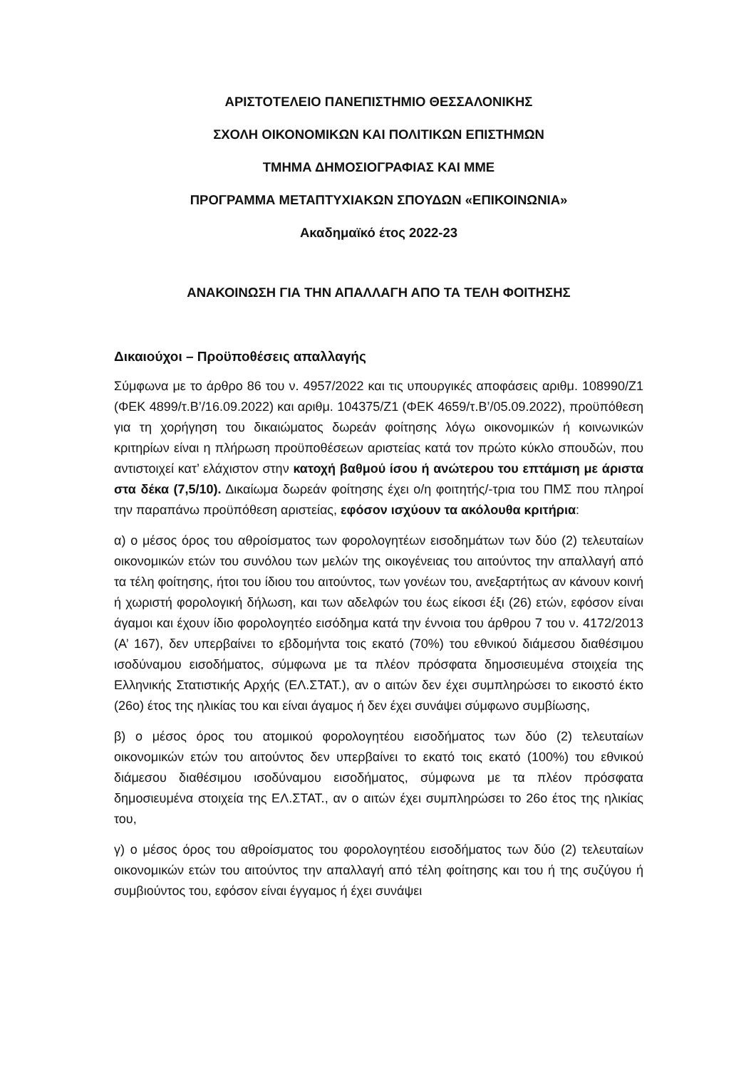ΑΡΙΣΤΟΤΕΛΕΙΟ ΠΑΝΕΠΙΣΤΗΜΙΟ ΘΕΣΣΑΛΟΝΙΚΗΣ
ΣΧΟΛΗ ΟΙΚΟΝΟΜΙΚΩΝ ΚΑΙ ΠΟΛΙΤΙΚΩΝ ΕΠΙΣΤΗΜΩΝ
ΤΜΗΜΑ ΔΗΜΟΣΙΟΓΡΑΦΙΑΣ ΚΑΙ ΜΜΕ
ΠΡΟΓΡΑΜΜΑ ΜΕΤΑΠΤΥΧΙΑΚΩΝ ΣΠΟΥΔΩΝ «ΕΠΙΚΟΙΝΩΝΙΑ»
Ακαδημαϊκό έτος 2022-23
ΑΝΑΚΟΙΝΩΣΗ ΓΙΑ ΤΗΝ ΑΠΑΛΛΑΓΗ ΑΠΟ ΤΑ ΤΕΛΗ ΦΟΙΤΗΣΗΣ
Δικαιούχοι – Προϋποθέσεις απαλλαγής
Σύμφωνα με το άρθρο 86 του ν. 4957/2022 και τις υπουργικές αποφάσεις αριθμ. 108990/Ζ1 (ΦΕΚ 4899/τ.Β’/16.09.2022) και αριθμ. 104375/Ζ1 (ΦΕΚ 4659/τ.Β’/05.09.2022), προϋπόθεση για τη χορήγηση του δικαιώματος δωρεάν φοίτησης λόγω οικονομικών ή κοινωνικών κριτηρίων είναι η πλήρωση προϋποθέσεων αριστείας κατά τον πρώτο κύκλο σπουδών, που αντιστοιχεί κατ’ ελάχιστον στην κατοχή βαθμού ίσου ή ανώτερου του επτάμιση με άριστα στα δέκα (7,5/10). Δικαίωμα δωρεάν φοίτησης έχει ο/η φοιτητής/-τρια του ΠΜΣ που πληροί την παραπάνω προϋπόθεση αριστείας, εφόσον ισχύουν τα ακόλουθα κριτήρια:
α) ο μέσος όρος του αθροίσματος των φορολογητέων εισοδημάτων των δύο (2) τελευταίων οικονομικών ετών του συνόλου των μελών της οικογένειας του αιτούντος την απαλλαγή από τα τέλη φοίτησης, ήτοι του ίδιου του αιτούντος, των γονέων του, ανεξαρτήτως αν κάνουν κοινή ή χωριστή φορολογική δήλωση, και των αδελφών του έως είκοσι έξι (26) ετών, εφόσον είναι άγαμοι και έχουν ίδιο φορολογητέο εισόδημα κατά την έννοια του άρθρου 7 του ν. 4172/2013 (Α’ 167), δεν υπερβαίνει το εβδομήντα τοις εκατό (70%) του εθνικού διάμεσου διαθέσιμου ισοδύναμου εισοδήματος, σύμφωνα με τα πλέον πρόσφατα δημοσιευμένα στοιχεία της Ελληνικής Στατιστικής Αρχής (ΕΛ.ΣΤΑΤ.), αν ο αιτών δεν έχει συμπληρώσει το εικοστό έκτο (26ο) έτος της ηλικίας του και είναι άγαμος ή δεν έχει συνάψει σύμφωνο συμβίωσης,
β) ο μέσος όρος του ατομικού φορολογητέου εισοδήματος των δύο (2) τελευταίων οικονομικών ετών του αιτούντος δεν υπερβαίνει το εκατό τοις εκατό (100%) του εθνικού διάμεσου διαθέσιμου ισοδύναμου εισοδήματος, σύμφωνα με τα πλέον πρόσφατα δημοσιευμένα στοιχεία της ΕΛ.ΣΤΑΤ., αν ο αιτών έχει συμπληρώσει το 26ο έτος της ηλικίας του,
γ) ο μέσος όρος του αθροίσματος του φορολογητέου εισοδήματος των δύο (2) τελευταίων οικονομικών ετών του αιτούντος την απαλλαγή από τέλη φοίτησης και του ή της συζύγου ή συμβιούντος του, εφόσον είναι έγγαμος ή έχει συνάψει